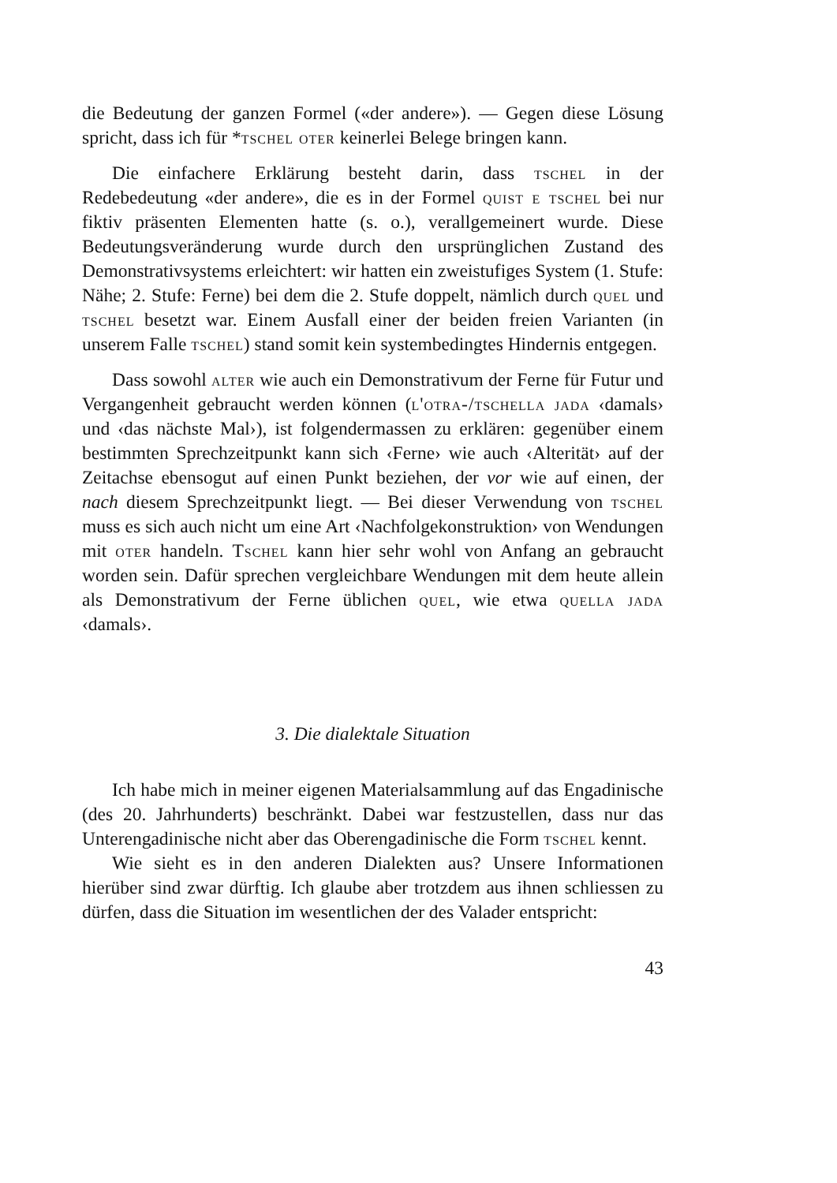die Bedeutung der ganzen Formel («der andere»). — Gegen diese Lösung spricht, dass ich für *tschel oter keinerlei Belege bringen kann.
Die einfachere Erklärung besteht darin, dass tschel in der Redebedeutung «der andere», die es in der Formel quist e tschel bei nur fiktiv präsenten Elementen hatte (s. o.), verallgemeinert wurde. Diese Bedeutungsveränderung wurde durch den ursprünglichen Zustand des Demonstrativsystems erleichtert: wir hatten ein zweistufiges System (1. Stufe: Nähe; 2. Stufe: Ferne) bei dem die 2. Stufe doppelt, nämlich durch quel und tschel besetzt war. Einem Ausfall einer der beiden freien Varianten (in unserem Falle tschel) stand somit kein systembedingtes Hindernis entgegen.
Dass sowohl alter wie auch ein Demonstrativum der Ferne für Futur und Vergangenheit gebraucht werden können (l'otra-/tschella jada ‹damals› und ‹das nächste Mal›), ist folgendermassen zu erklären: gegenüber einem bestimmten Sprechzeitpunkt kann sich ‹Ferne› wie auch ‹Alterität› auf der Zeitachse ebensogut auf einen Punkt beziehen, der vor wie auf einen, der nach diesem Sprechzeitpunkt liegt. — Bei dieser Verwendung von tschel muss es sich auch nicht um eine Art ‹Nachfolgekonstruktion› von Wendungen mit oter handeln. Tschel kann hier sehr wohl von Anfang an gebraucht worden sein. Dafür sprechen vergleichbare Wendungen mit dem heute allein als Demonstrativum der Ferne üblichen quel, wie etwa quella jada ‹damals›.
3. Die dialektale Situation
Ich habe mich in meiner eigenen Materialsammlung auf das Engadinische (des 20. Jahrhunderts) beschränkt. Dabei war festzustellen, dass nur das Unterengadinische nicht aber das Oberengadinische die Form tschel kennt.
Wie sieht es in den anderen Dialekten aus? Unsere Informationen hierüber sind zwar dürftig. Ich glaube aber trotzdem aus ihnen schliessen zu dürfen, dass die Situation im wesentlichen der des Valader entspricht:
43